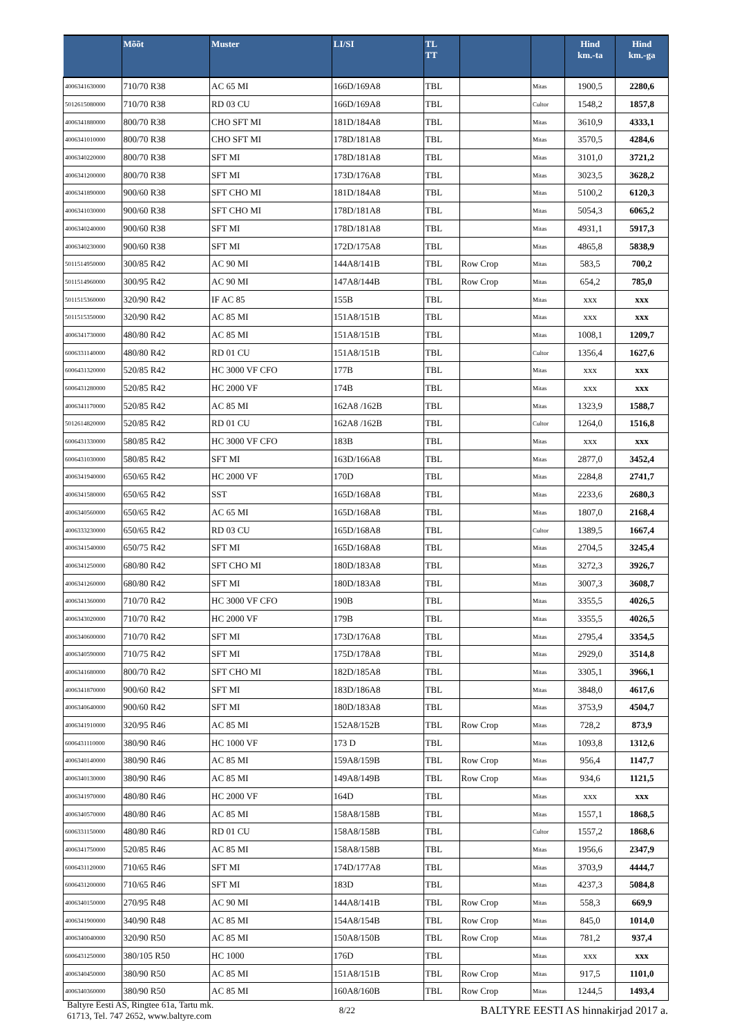| | Mõõt | Muster | LI/SI | TL TT | | | Hind km.-ta | Hind km.-ga |
| --- | --- | --- | --- | --- | --- | --- | --- | --- |
| 4006341630000 | 710/70 R38 | AC 65 MI | 166D/169A8 | TBL | | Mitas | 1900,5 | 2280,6 |
| 5012615080000 | 710/70 R38 | RD 03 CU | 166D/169A8 | TBL | | Cultor | 1548,2 | 1857,8 |
| 4006341880000 | 800/70 R38 | CHO SFT MI | 181D/184A8 | TBL | | Mitas | 3610,9 | 4333,1 |
| 4006341010000 | 800/70 R38 | CHO SFT MI | 178D/181A8 | TBL | | Mitas | 3570,5 | 4284,6 |
| 4006340220000 | 800/70 R38 | SFT MI | 178D/181A8 | TBL | | Mitas | 3101,0 | 3721,2 |
| 4006341200000 | 800/70 R38 | SFT MI | 173D/176A8 | TBL | | Mitas | 3023,5 | 3628,2 |
| 4006341890000 | 900/60 R38 | SFT CHO MI | 181D/184A8 | TBL | | Mitas | 5100,2 | 6120,3 |
| 4006341030000 | 900/60 R38 | SFT CHO MI | 178D/181A8 | TBL | | Mitas | 5054,3 | 6065,2 |
| 4006340240000 | 900/60 R38 | SFT MI | 178D/181A8 | TBL | | Mitas | 4931,1 | 5917,3 |
| 4006340230000 | 900/60 R38 | SFT MI | 172D/175A8 | TBL | | Mitas | 4865,8 | 5838,9 |
| 5011514950000 | 300/85 R42 | AC 90 MI | 144A8/141B | TBL | Row Crop | Mitas | 583,5 | 700,2 |
| 5011514960000 | 300/95 R42 | AC 90 MI | 147A8/144B | TBL | Row Crop | Mitas | 654,2 | 785,0 |
| 5011515360000 | 320/90 R42 | IF AC 85 | 155B | TBL | | Mitas | xxx | xxx |
| 5011515350000 | 320/90 R42 | AC 85 MI | 151A8/151B | TBL | | Mitas | xxx | xxx |
| 4006341730000 | 480/80 R42 | AC 85 MI | 151A8/151B | TBL | | Mitas | 1008,1 | 1209,7 |
| 6006331140000 | 480/80 R42 | RD 01 CU | 151A8/151B | TBL | | Cultor | 1356,4 | 1627,6 |
| 6006431320000 | 520/85 R42 | HC 3000 VF CFO | 177B | TBL | | Mitas | xxx | xxx |
| 6006431280000 | 520/85 R42 | HC 2000 VF | 174B | TBL | | Mitas | xxx | xxx |
| 4006341170000 | 520/85 R42 | AC 85 MI | 162A8 /162B | TBL | | Mitas | 1323,9 | 1588,7 |
| 5012614820000 | 520/85 R42 | RD 01 CU | 162A8 /162B | TBL | | Cultor | 1264,0 | 1516,8 |
| 6006431330000 | 580/85 R42 | HC 3000 VF CFO | 183B | TBL | | Mitas | xxx | xxx |
| 6006431030000 | 580/85 R42 | SFT MI | 163D/166A8 | TBL | | Mitas | 2877,0 | 3452,4 |
| 4006341940000 | 650/65 R42 | HC 2000 VF | 170D | TBL | | Mitas | 2284,8 | 2741,7 |
| 4006341580000 | 650/65 R42 | SST | 165D/168A8 | TBL | | Mitas | 2233,6 | 2680,3 |
| 4006340560000 | 650/65 R42 | AC 65 MI | 165D/168A8 | TBL | | Mitas | 1807,0 | 2168,4 |
| 4006333230000 | 650/65 R42 | RD 03 CU | 165D/168A8 | TBL | | Cultor | 1389,5 | 1667,4 |
| 4006341540000 | 650/75 R42 | SFT MI | 165D/168A8 | TBL | | Mitas | 2704,5 | 3245,4 |
| 4006341250000 | 680/80 R42 | SFT CHO MI | 180D/183A8 | TBL | | Mitas | 3272,3 | 3926,7 |
| 4006341260000 | 680/80 R42 | SFT MI | 180D/183A8 | TBL | | Mitas | 3007,3 | 3608,7 |
| 4006341360000 | 710/70 R42 | HC 3000 VF CFO | 190B | TBL | | Mitas | 3355,5 | 4026,5 |
| 4006343020000 | 710/70 R42 | HC 2000 VF | 179B | TBL | | Mitas | 3355,5 | 4026,5 |
| 4006340600000 | 710/70 R42 | SFT MI | 173D/176A8 | TBL | | Mitas | 2795,4 | 3354,5 |
| 4006340590000 | 710/75 R42 | SFT MI | 175D/178A8 | TBL | | Mitas | 2929,0 | 3514,8 |
| 4006341680000 | 800/70 R42 | SFT CHO MI | 182D/185A8 | TBL | | Mitas | 3305,1 | 3966,1 |
| 4006341870000 | 900/60 R42 | SFT MI | 183D/186A8 | TBL | | Mitas | 3848,0 | 4617,6 |
| 4006340640000 | 900/60 R42 | SFT MI | 180D/183A8 | TBL | | Mitas | 3753,9 | 4504,7 |
| 4006341910000 | 320/95 R46 | AC 85 MI | 152A8/152B | TBL | Row Crop | Mitas | 728,2 | 873,9 |
| 6006431110000 | 380/90 R46 | HC 1000 VF | 173 D | TBL | | Mitas | 1093,8 | 1312,6 |
| 4006340140000 | 380/90 R46 | AC 85 MI | 159A8/159B | TBL | Row Crop | Mitas | 956,4 | 1147,7 |
| 4006340130000 | 380/90 R46 | AC 85 MI | 149A8/149B | TBL | Row Crop | Mitas | 934,6 | 1121,5 |
| 4006341970000 | 480/80 R46 | HC 2000 VF | 164D | TBL | | Mitas | xxx | xxx |
| 4006340570000 | 480/80 R46 | AC 85 MI | 158A8/158B | TBL | | Mitas | 1557,1 | 1868,5 |
| 6006331150000 | 480/80 R46 | RD 01 CU | 158A8/158B | TBL | | Cultor | 1557,2 | 1868,6 |
| 4006341750000 | 520/85 R46 | AC 85 MI | 158A8/158B | TBL | | Mitas | 1956,6 | 2347,9 |
| 6006431120000 | 710/65 R46 | SFT MI | 174D/177A8 | TBL | | Mitas | 3703,9 | 4444,7 |
| 6006431200000 | 710/65 R46 | SFT MI | 183D | TBL | | Mitas | 4237,3 | 5084,8 |
| 4006340150000 | 270/95 R48 | AC 90 MI | 144A8/141B | TBL | Row Crop | Mitas | 558,3 | 669,9 |
| 4006341900000 | 340/90 R48 | AC 85 MI | 154A8/154B | TBL | Row Crop | Mitas | 845,0 | 1014,0 |
| 4006340040000 | 320/90 R50 | AC 85 MI | 150A8/150B | TBL | Row Crop | Mitas | 781,2 | 937,4 |
| 6006431250000 | 380/105 R50 | HC 1000 | 176D | TBL | | Mitas | xxx | xxx |
| 4006340450000 | 380/90 R50 | AC 85 MI | 151A8/151B | TBL | Row Crop | Mitas | 917,5 | 1101,0 |
| 4006340360000 | 380/90 R50 | AC 85 MI | 160A8/160B | TBL | Row Crop | Mitas | 1244,5 | 1493,4 |
Baltyre Eesti AS, Ringtee 61a, Tartu mk.
61713, Tel. 747 2652, www.baltyre.com
8/22
BALTYRE EESTI AS hinnakirjad 2017 a.